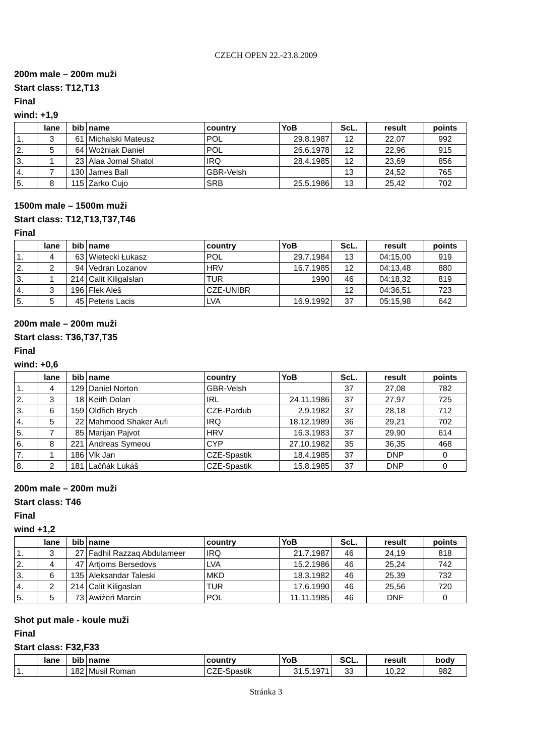CZECH OPEN 22.-23.8.2009
200m male – 200m muži
Start class: T12,T13
Final
wind: +1,9
| | lane | bib | name | country | YoB | ScL. | result | points |
| --- | --- | --- | --- | --- | --- | --- | --- | --- |
| 1. | 3 | 61 | Michalski Mateusz | POL | 29.8.1987 | 12 | 22,07 | 992 |
| 2. | 5 | 64 | Wożniak Daniel | POL | 26.6.1978 | 12 | 22,96 | 915 |
| 3. | 1 | 23 | Alaa Jomal Shatol | IRQ | 28.4.1985 | 12 | 23,69 | 856 |
| 4. | 7 | 130 | James Ball | GBR-Velsh | | 13 | 24,52 | 765 |
| 5. | 8 | 115 | Zarko Cujo | SRB | 25.5.1986 | 13 | 25,42 | 702 |
1500m male – 1500m muži
Start class: T12,T13,T37,T46
Final
| | lane | bib | name | country | YoB | ScL. | result | points |
| --- | --- | --- | --- | --- | --- | --- | --- | --- |
| 1. | 4 | 63 | Wietecki Łukasz | POL | 29.7.1984 | 13 | 04:15,00 | 919 |
| 2. | 2 | 94 | Vedran Lozanov | HRV | 16.7.1985 | 12 | 04:13,48 | 880 |
| 3. | 1 | 214 | Calit Kiligalslan | TUR | 1990 | 46 | 04:18,32 | 819 |
| 4. | 3 | 196 | Flek Aleš | CZE-UNIBR | | 12 | 04:36,51 | 723 |
| 5. | 5 | 45 | Peteris Lacis | LVA | 16.9.1992 | 37 | 05:15,98 | 642 |
200m male – 200m muži
Start class: T36,T37,T35
Final
wind: +0,6
| | lane | bib | name | country | YoB | ScL. | result | points |
| --- | --- | --- | --- | --- | --- | --- | --- | --- |
| 1. | 4 | 129 | Daniel Norton | GBR-Velsh | | 37 | 27,08 | 782 |
| 2. | 3 | 18 | Keith Dolan | IRL | 24.11.1986 | 37 | 27,97 | 725 |
| 3. | 6 | 159 | Oldřich Brych | CZE-Pardub | 2.9.1982 | 37 | 28,18 | 712 |
| 4. | 5 | 22 | Mahmood Shaker Aufi | IRQ | 18.12.1989 | 36 | 29,21 | 702 |
| 5. | 7 | 85 | Marijan Pajvot | HRV | 16.3.1983 | 37 | 29,90 | 614 |
| 6. | 8 | 221 | Andreas Symeou | CYP | 27.10.1982 | 35 | 36,35 | 468 |
| 7. | 1 | 186 | Vlk Jan | CZE-Spastik | 18.4.1985 | 37 | DNP | 0 |
| 8. | 2 | 181 | Lačňák Lukáš | CZE-Spastik | 15.8.1985 | 37 | DNP | 0 |
200m male – 200m muži
Start class: T46
Final
wind +1,2
| | lane | bib | name | country | YoB | ScL. | result | points |
| --- | --- | --- | --- | --- | --- | --- | --- | --- |
| 1. | 3 | 27 | Fadhil Razzaq Abdulameer | IRQ | 21.7.1987 | 46 | 24,19 | 818 |
| 2. | 4 | 47 | Artjoms Bersedovs | LVA | 15.2.1986 | 46 | 25,24 | 742 |
| 3. | 6 | 135 | Aleksandar Taleski | MKD | 18.3.1982 | 46 | 25,39 | 732 |
| 4. | 2 | 214 | Calit Kiligaslan | TUR | 17.6.1990 | 46 | 25,56 | 720 |
| 5. | 5 | 73 | Awiżeń Marcin | POL | 11.11.1985 | 46 | DNF | 0 |
Shot put male - koule muži
Final
Start class: F32,F33
| | lane | bib | name | country | YoB | SCL. | result | body |
| --- | --- | --- | --- | --- | --- | --- | --- | --- |
| 1. | | 182 | Musil Roman | CZE-Spastik | 31.5.1971 | 33 | 10,22 | 982 |
Stránka 3